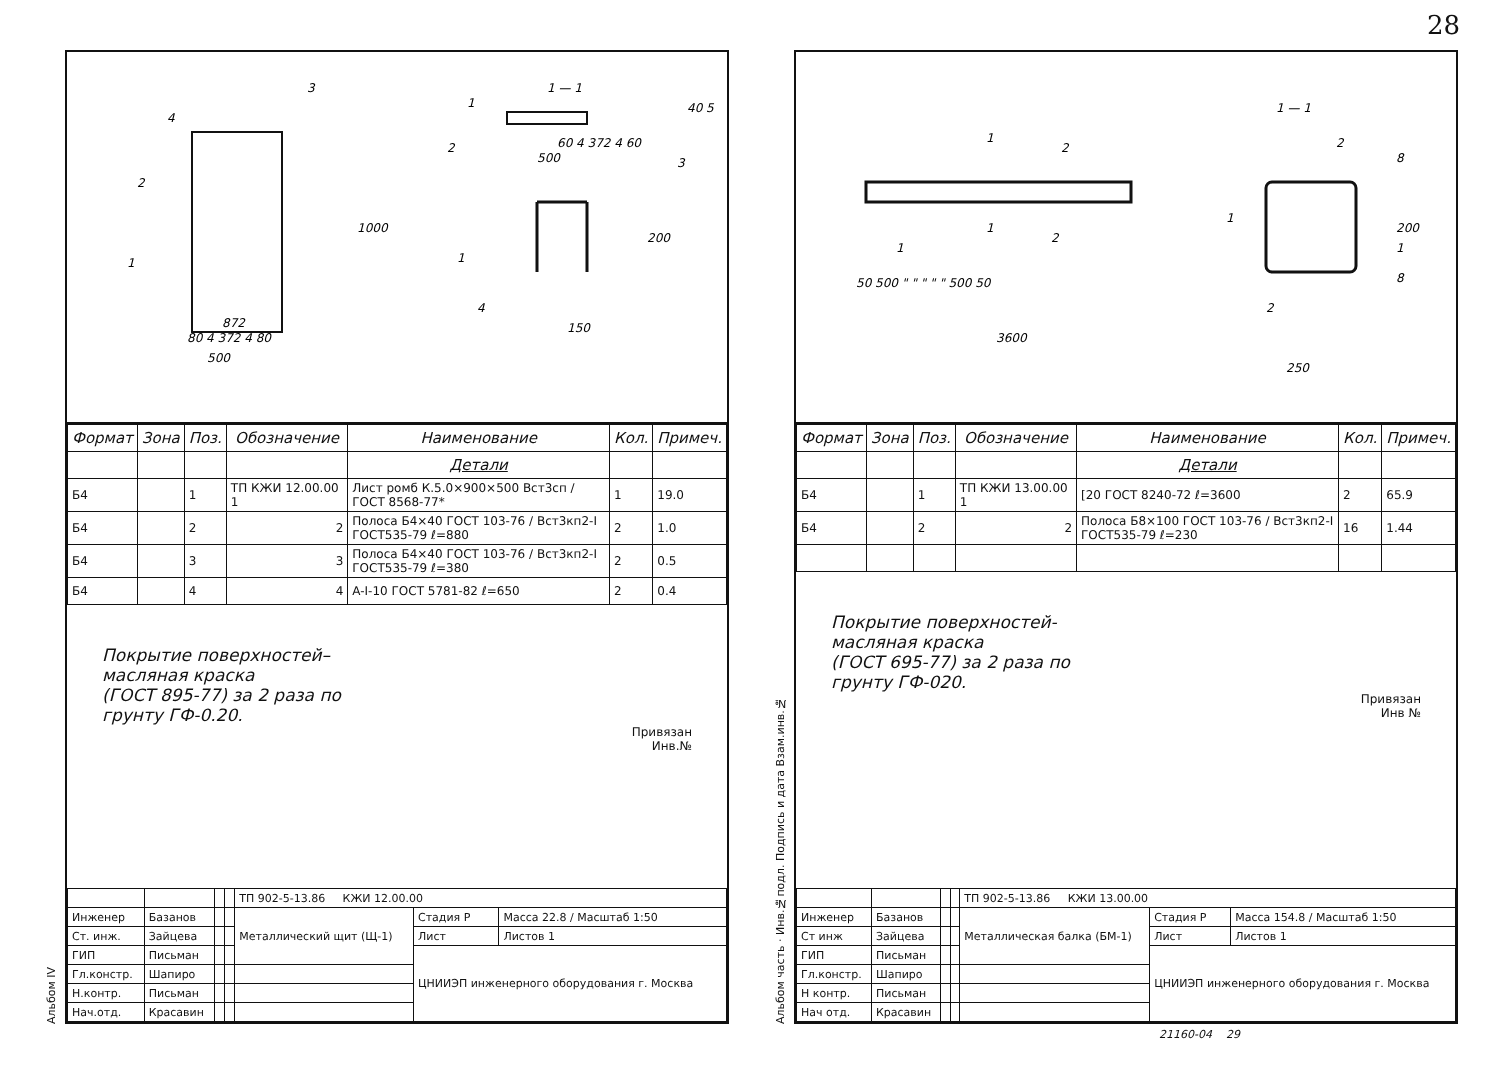28
Альбом IV
1 — 1
500
872
1000
500
150
200
80 4 372 4 80
4
3
2
1
1
2
3
1
4
60 4 372 4 60
40 5
| Формат | Зона | Поз. | Обозначение | Наименование | Кол. | Примеч. |
| --- | --- | --- | --- | --- | --- | --- |
| | | | | Детали | | |
| Б4 | | 1 | ТП КЖИ 12.00.00 1 | Лист ромб К.5.0×900×500 Вст3сп / ГОСТ 8568-77* | 1 | 19.0 |
| Б4 | | 2 | 2 | Полоса Б4×40 ГОСТ 103-76 / Вст3кп2-I ГОСТ535-79 ℓ=880 | 2 | 1.0 |
| Б4 | | 3 | 3 | Полоса Б4×40 ГОСТ 103-76 / Вст3кп2-I ГОСТ535-79 ℓ=380 | 2 | 0.5 |
| Б4 | | 4 | 4 | A-I-10 ГОСТ 5781-82 ℓ=650 | 2 | 0.4 |
Покрытие поверхностей–
масляная краска
(ГОСТ 895-77) за 2 раза по
грунту ГФ-0.20.
Привязан
Инв.№
| | | | | ТП 902-5-13.86 КЖИ 12.00.00 | | |
| Инженер | Базанов | | | Металлический щит (Щ-1) | Стадия Р | Масса 22.8 / Масштаб 1:50 |
| Ст. инж. | Зайцева | | | | Лист | Листов 1 |
| ГИП | Письман | | | | ЦНИИЭП инженерного оборудования г. Москва | |
| Гл.констр. | Шапиро | | | | | |
| Н.контр. | Письман | | | | | |
| Нач.отд. | Красавин | | | | | |
Альбом часть · Инв.№подл. Подпись и дата Взам.инв.№
1 — 1
3600
250
200
50 500 " " " " " 500 50
1
1
2
2
1
2
1
1
2
8
8
| Формат | Зона | Поз. | Обозначение | Наименование | Кол. | Примеч. |
| --- | --- | --- | --- | --- | --- | --- |
| | | | | Детали | | |
| Б4 | | 1 | ТП КЖИ 13.00.00 1 | [20 ГОСТ 8240-72 ℓ=3600 | 2 | 65.9 |
| Б4 | | 2 | 2 | Полоса Б8×100 ГОСТ 103-76 / Вст3кп2-I ГОСТ535-79 ℓ=230 | 16 | 1.44 |
Покрытие поверхностей-
масляная краска
(ГОСТ 695-77) за 2 раза по
грунту ГФ-020.
Привязан
Инв №
| | | | | ТП 902-5-13.86 КЖИ 13.00.00 | | |
| Инженер | Базанов | | | Металлическая балка (БМ-1) | Стадия Р | Масса 154.8 / Масштаб 1:50 |
| Ст инж | Зайцева | | | | Лист | Листов 1 |
| ГИП | Письман | | | | ЦНИИЭП инженерного оборудования г. Москва | |
| Гл.констр. | Шапиро | | | | | |
| Н контр. | Письман | | | | | |
| Нач отд. | Красавин | | | | | |
21160-04 29